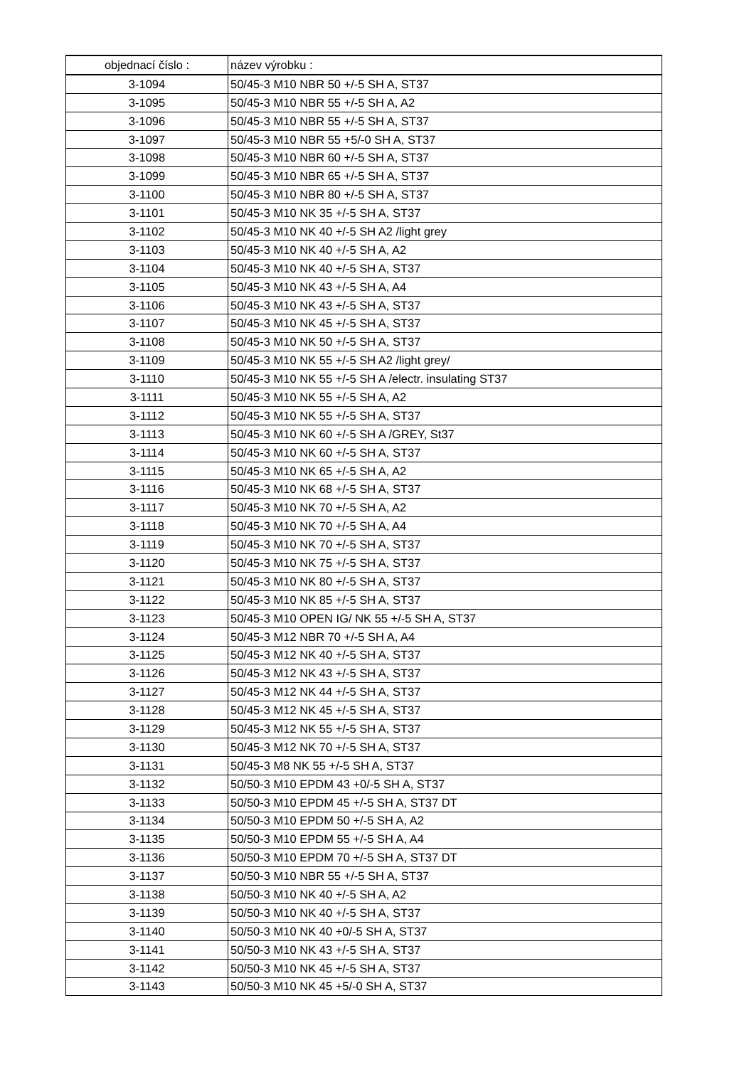| objednací číslo : | název výrobku : |
| --- | --- |
| 3-1094 | 50/45-3 M10 NBR 50 +/-5 SH A, ST37 |
| 3-1095 | 50/45-3 M10 NBR 55 +/-5 SH A, A2 |
| 3-1096 | 50/45-3 M10 NBR 55 +/-5 SH A, ST37 |
| 3-1097 | 50/45-3 M10 NBR 55 +5/-0 SH A, ST37 |
| 3-1098 | 50/45-3 M10 NBR 60 +/-5 SH A, ST37 |
| 3-1099 | 50/45-3 M10 NBR 65 +/-5 SH A, ST37 |
| 3-1100 | 50/45-3 M10 NBR 80 +/-5 SH A, ST37 |
| 3-1101 | 50/45-3 M10 NK 35 +/-5 SH A, ST37 |
| 3-1102 | 50/45-3 M10 NK 40 +/-5 SH A2 /light grey |
| 3-1103 | 50/45-3 M10 NK 40 +/-5 SH A, A2 |
| 3-1104 | 50/45-3 M10 NK 40 +/-5 SH A, ST37 |
| 3-1105 | 50/45-3 M10 NK 43 +/-5 SH A, A4 |
| 3-1106 | 50/45-3 M10 NK 43 +/-5 SH A, ST37 |
| 3-1107 | 50/45-3 M10 NK 45 +/-5 SH A, ST37 |
| 3-1108 | 50/45-3 M10 NK 50 +/-5 SH A, ST37 |
| 3-1109 | 50/45-3 M10 NK 55 +/-5 SH A2 /light grey/ |
| 3-1110 | 50/45-3 M10 NK 55 +/-5 SH A /electr. insulating ST37 |
| 3-1111 | 50/45-3 M10 NK 55 +/-5 SH A, A2 |
| 3-1112 | 50/45-3 M10 NK 55 +/-5 SH A, ST37 |
| 3-1113 | 50/45-3 M10 NK 60 +/-5 SH A /GREY, St37 |
| 3-1114 | 50/45-3 M10 NK 60 +/-5 SH A, ST37 |
| 3-1115 | 50/45-3 M10 NK 65 +/-5 SH A, A2 |
| 3-1116 | 50/45-3 M10 NK 68 +/-5 SH A, ST37 |
| 3-1117 | 50/45-3 M10 NK 70 +/-5 SH A, A2 |
| 3-1118 | 50/45-3 M10 NK 70 +/-5 SH A, A4 |
| 3-1119 | 50/45-3 M10 NK 70 +/-5 SH A, ST37 |
| 3-1120 | 50/45-3 M10 NK 75 +/-5 SH A, ST37 |
| 3-1121 | 50/45-3 M10 NK 80 +/-5 SH A, ST37 |
| 3-1122 | 50/45-3 M10 NK 85 +/-5 SH A, ST37 |
| 3-1123 | 50/45-3 M10 OPEN IG/ NK 55 +/-5 SH A, ST37 |
| 3-1124 | 50/45-3 M12 NBR 70 +/-5 SH A, A4 |
| 3-1125 | 50/45-3 M12 NK 40 +/-5 SH A, ST37 |
| 3-1126 | 50/45-3 M12 NK 43 +/-5 SH A, ST37 |
| 3-1127 | 50/45-3 M12 NK 44 +/-5 SH A, ST37 |
| 3-1128 | 50/45-3 M12 NK 45 +/-5 SH A, ST37 |
| 3-1129 | 50/45-3 M12 NK 55 +/-5 SH A, ST37 |
| 3-1130 | 50/45-3 M12 NK 70 +/-5 SH A, ST37 |
| 3-1131 | 50/45-3 M8 NK 55 +/-5 SH A, ST37 |
| 3-1132 | 50/50-3 M10 EPDM 43 +0/-5 SH A, ST37 |
| 3-1133 | 50/50-3 M10 EPDM 45 +/-5 SH A, ST37 DT |
| 3-1134 | 50/50-3 M10 EPDM 50 +/-5 SH A, A2 |
| 3-1135 | 50/50-3 M10 EPDM 55 +/-5 SH A, A4 |
| 3-1136 | 50/50-3 M10 EPDM 70 +/-5 SH A, ST37 DT |
| 3-1137 | 50/50-3 M10 NBR 55 +/-5 SH A, ST37 |
| 3-1138 | 50/50-3 M10 NK 40 +/-5 SH A, A2 |
| 3-1139 | 50/50-3 M10 NK 40 +/-5 SH A, ST37 |
| 3-1140 | 50/50-3 M10 NK 40 +0/-5 SH A, ST37 |
| 3-1141 | 50/50-3 M10 NK 43 +/-5 SH A, ST37 |
| 3-1142 | 50/50-3 M10 NK 45 +/-5 SH A, ST37 |
| 3-1143 | 50/50-3 M10 NK 45 +5/-0 SH A, ST37 |